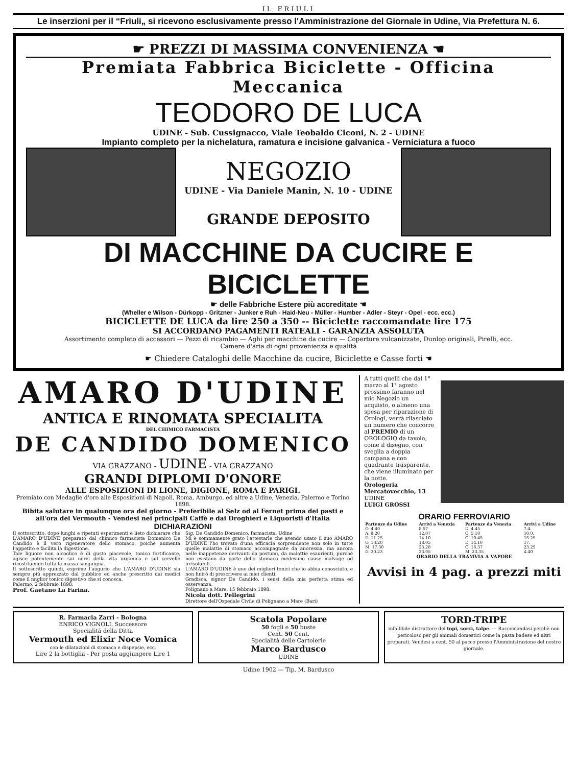IL FRIULI
Le inserzioni per il “Friuli„ si ricevono esclusivamente presso l'Amministrazione del Giornale in Udine, Via Prefettura N. 6.
☛ PREZZI DI MASSIMA CONVENIENZA ☚
Premiata Fabbrica Biciclette - Officina Meccanica
TEODORO DE LUCA
UDINE - Sub. Cussignacco, Viale Teobaldo Ciconi, N. 2 - UDINE
Impianto completo per la nichelatura, ramatura e incisione galvanica - Verniciatura a fuoco
NEGOZIO
UDINE - Via Daniele Manin, N. 10 - UDINE
GRANDE DEPOSITO
DI MACCHINE DA CUCIRE E BICICLETTE
☛ delle Fabbriche Estere più accreditate ☚
(Wheller e Wilson - Dürkopp - Gritzner - Junker e Ruh - Haid-Neu - Müller - Humber - Adler - Steyr - Opel - ecc. ecc.)
BICICLETTE DE LUCA da lire 250 a 350 -- Biciclette raccomandate lire 175
SI ACCORDANO PAGAMENTI RATEALI - GARANZIA ASSOLUTA
Assortimento completo di accessori — Pezzi di ricambio — Aghi per macchine da cucire — Coperture vulcanizzate, Dunlop originali, Pirelli, ecc.
Camere d'aria di ogni provenienza e qualità
☛ Chiedere Cataloghi delle Macchine da cucire, Biciclette e Casse forti ☚
AMARO D'UDINE
ANTICA E RINOMATA SPECIALITA
DEL CHIMICO FARMACISTA
DE CANDIDO DOMENICO
VIA GRAZZANO - UDINE - VIA GRAZZANO
GRANDI DIPLOMI D'ONORE
ALLE ESPOSIZIONI DI LIONE, DIGIONE, ROMA E PARIGI.
Premiato con Medaglie d'oro alle Esposizioni di Napoli, Roma, Amburgo, ed altre a Udine, Venezia, Palermo e Torino 1898.
Bibita salutare in qualunque ora del giorno - Preferibile al Selz od al Fernet prima dei pasti e all'ora del Vermouth - Vendesi nei principali Caffè e dai Droghieri e Liquoristi d'Italia
DICHIARAZIONI
Il sottoscritto, dopo lunghi e ripetuti esperimenti è lieto dichiarare che L'AMARO D'UDINE preparato dal chimico farmacista Domenico De Candido è il vero rigeneratore dello stomaco, poichè aumenta l'appetito e facilita la digestione.
Tale liquore non alcoolico è di gusto piacevole, tonico fortificante, agisce potentemente sui nervi della vita organica e sul cervello ricostituendo tutta la massa sanguigna.
Il sottoscritto quindi, esprime l'augurio che L'AMARO D'UDINE sia sempre più apprezzato dal pubblico ed anche prescritto dai medici come il miglior tonico digestivo che si conosca.
Palermo, 2 febbraio 1898.
Prof. Gaetano La Farina.
Sig. De Candido Domenico, farmacista, Udine
Mi è sommamente grato l'attestarle che avendo usato il suo AMARO D'UDINE l'ho trovato d'una efficacia sorprendente non solo in tutte quelle malattie di stomaco accompagnate da anoressia, ma ancora nelle inappetenze derivanti da postumi, da malattie esaurienti, purchè non esistano da parte dello stomaco medesimo cause malvage od irrisolubili.
L'AMARO D'UDINE è uno dei migliori tonici che io abbia conosciuto, e non finirò di prescrivere ai miei clienti.
Gradisca, signor De Candido, i sensi della mia perfetta stima ed osservanza.
Polignano a Mare, 15 febbraio 1898.
Nicola dott. Pellegrini
Direttore dell'Ospedale Civile di Polignano a Mare (Bari)
A tutti quelli che dal 1° marzo al 1° agosto prossimo faranno nel mio Negozio un acquisto, o almeno una spesa per riparazione di Orologi, verrà rilasciato un numero che concorre al PREMIO di un OROLOGIO da tavolo, come il disegno, con sveglia a doppia campana e con quadrante trasparente, che viene illuminato per la notte.
Orologeria Mercatovecchio, 13
UDINE
LUIGI GROSSI
ORARIO FERROVIARIO
| Partenze da Udine | Arrivi a Venezia | Partenze da Venezia | Arrivi a Udine |
| --- | --- | --- | --- |
| O. 4.40 | 8.57 | D. 4.45 | 7.4. |
| A. 8.20 | 12.07 | O. 5.10 | 10.0. |
| D. 11.25 | 14.10 | O. 10.45 | 15.25 |
| O. 13.20 | 18.05 | D. 14.10 | 17. |
| M. 17.30 | 23.28 | O. 18.37 | 23.25 |
| D. 20.23 | 23.05 | M. 23.35 | 4.40 |
ORARIO DELLA TRAMVIA A VAPORE
Avvisi in 4 pag. a prezzi miti
R. Farmacia Zarri - Bologna
ENRICO VIGNOLI, Successore
Specialità della Ditta
Vermouth ed Elixir Noce Vomica
con le dilatazioni di stomaco e dispepsie, ecc.
Lire 2 la bottiglia - Per posta aggiungere Lire 1
Scatola Popolare
50 fogli e 50 buste
Cent. 50 Cent.
Specialità delle Cartolerie
Marco Bardusco
UDINE
TORD-TRIPE
infallibile distruttore dei topi, sorci, talpe. — Raccomandasi perchè non pericoloso per gli animali domestici come la pasta badese ed altri preparati. Vendesi a cent. 50 al pacco presso l'Amministrazione del nostro giornale.
Udine 1902 — Tip. M. Bardusco